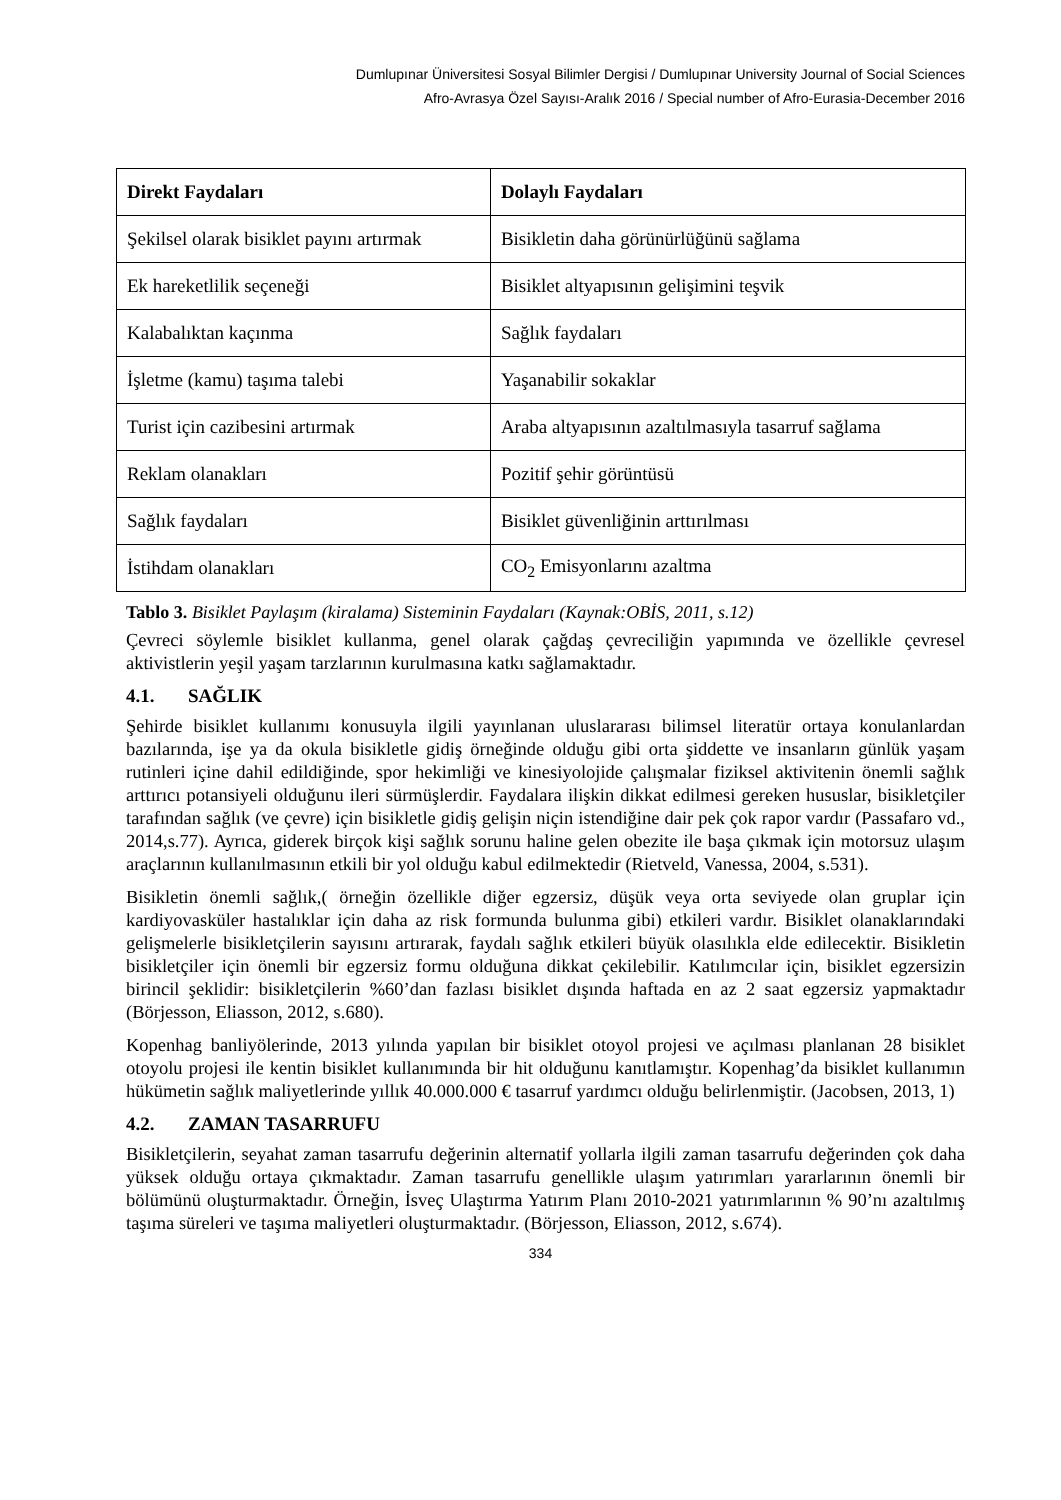Dumlupınar Üniversitesi Sosyal Bilimler Dergisi / Dumlupınar University Journal of Social Sciences
Afro-Avrasya Özel Sayısı-Aralık 2016 / Special number of Afro-Eurasia-December 2016
| Direkt Faydaları | Dolaylı Faydaları |
| --- | --- |
| Şekilsel olarak bisiklet payını artırmak | Bisikletin daha görünürlüğünü sağlama |
| Ek hareketlilik seçeneği | Bisiklet altyapısının gelişimini teşvik |
| Kalabalıktan kaçınma | Sağlık faydaları |
| İşletme (kamu) taşıma talebi | Yaşanabilir sokaklar |
| Turist için cazibesini artırmak | Araba altyapısının azaltılmasıyla tasarruf sağlama |
| Reklam olanakları | Pozitif şehir görüntüsü |
| Sağlık faydaları | Bisiklet güvenliğinin arttırılması |
| İstihdam olanakları | CO<sub>2</sub> Emisyonlarını azaltma |
Tablo 3. Bisiklet Paylaşım (kiralama) Sisteminin Faydaları (Kaynak:OBİS, 2011, s.12)
Çevreci söylemle bisiklet kullanma, genel olarak çağdaş çevreciliğin yapımında ve özellikle çevresel aktivistlerin yeşil yaşam tarzlarının kurulmasına katkı sağlamaktadır.
4.1. SAĞLIK
Şehirde bisiklet kullanımı konusuyla ilgili yayınlanan uluslararası bilimsel literatür ortaya konulanlardan bazılarında, işe ya da okula bisikletle gidiş örneğinde olduğu gibi orta şiddette ve insanların günlük yaşam rutinleri içine dahil edildiğinde, spor hekimliği ve kinesiyolojide çalışmalar fiziksel aktivitenin önemli sağlık arttırıcı potansiyeli olduğunu ileri sürmüşlerdir. Faydalara ilişkin dikkat edilmesi gereken hususlar, bisikletçiler tarafından sağlık (ve çevre) için bisikletle gidiş gelişin niçin istendiğine dair pek çok rapor vardır (Passafaro vd., 2014,s.77). Ayrıca, giderek birçok kişi sağlık sorunu haline gelen obezite ile başa çıkmak için motorsuz ulaşım araçlarının kullanılmasının etkili bir yol olduğu kabul edilmektedir (Rietveld, Vanessa, 2004, s.531).
Bisikletin önemli sağlık,( örneğin özellikle diğer egzersiz, düşük veya orta seviyede olan gruplar için kardiyovasküler hastalıklar için daha az risk formunda bulunma gibi) etkileri vardır. Bisiklet olanaklarındaki gelişmelerle bisikletçilerin sayısını artırarak, faydalı sağlık etkileri büyük olasılıkla elde edilecektir. Bisikletin bisikletçiler için önemli bir egzersiz formu olduğuna dikkat çekilebilir. Katılımcılar için, bisiklet egzersizin birincil şeklidir: bisikletçilerin %60’dan fazlası bisiklet dışında haftada en az 2 saat egzersiz yapmaktadır (Börjesson, Eliasson, 2012, s.680).
Kopenhag banliyölerinde, 2013 yılında yapılan bir bisiklet otoyol projesi ve açılması planlanan 28 bisiklet otoyolu projesi ile kentin bisiklet kullanımında bir hit olduğunu kanıtlamıştır. Kopenhag’da bisiklet kullanımın hükümetin sağlık maliyetlerinde yıllık 40.000.000 € tasarruf yardımcı olduğu belirlenmiştir. (Jacobsen, 2013, 1)
4.2. ZAMAN TASARRUFU
Bisikletçilerin, seyahat zaman tasarrufu değerinin alternatif yollarla ilgili zaman tasarrufu değerinden çok daha yüksek olduğu ortaya çıkmaktadır. Zaman tasarrufu genellikle ulaşım yatırımları yararlarının önemli bir bölümünü oluşturmaktadır. Örneğin, İsveç Ulaştırma Yatırım Planı 2010-2021 yatırımlarının % 90’nı azaltılmış taşıma süreleri ve taşıma maliyetleri oluşturmaktadır. (Börjesson, Eliasson, 2012, s.674).
334